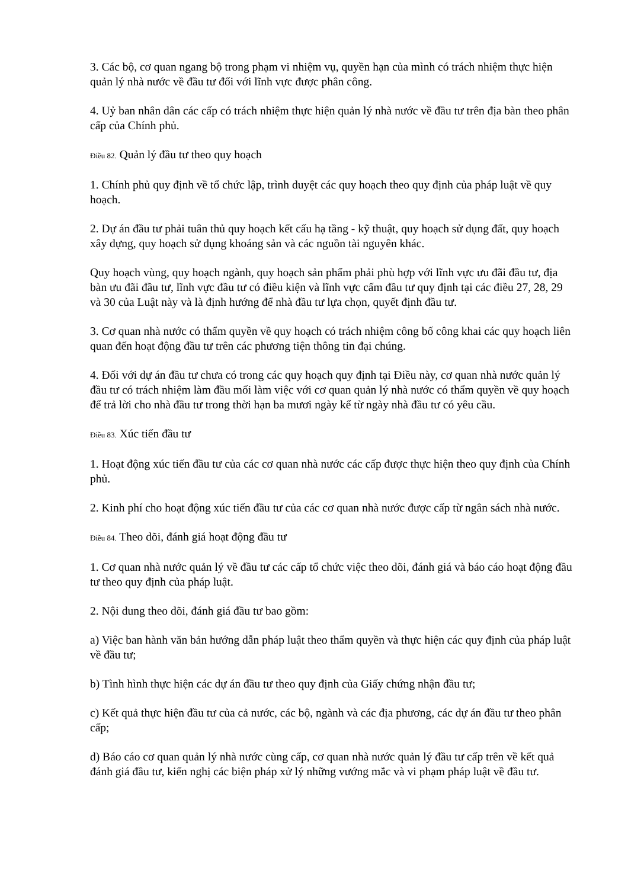3. Các bộ, cơ quan ngang bộ trong phạm vi nhiệm vụ, quyền hạn của mình có trách nhiệm thực hiện quản lý nhà nước về đầu tư đối với lĩnh vực được phân công.
4. Uỷ ban nhân dân các cấp có trách nhiệm thực hiện quản lý nhà nước về đầu tư trên địa bàn theo phân cấp của Chính phủ.
Điều 82. Quản lý đầu tư theo quy hoạch
1. Chính phủ quy định về tổ chức lập, trình duyệt các quy hoạch theo quy định của pháp luật về quy hoạch.
2. Dự án đầu tư phải tuân thủ quy hoạch kết cấu hạ tầng - kỹ thuật, quy hoạch sử dụng đất, quy hoạch xây dựng, quy hoạch sử dụng khoáng sản và các nguồn tài nguyên khác.
Quy hoạch vùng, quy hoạch ngành, quy hoạch sản phẩm phải phù hợp với lĩnh vực ưu đãi đầu tư, địa bàn ưu đãi đầu tư, lĩnh vực đầu tư có điều kiện và lĩnh vực cấm đầu tư quy định tại các điều 27, 28, 29 và 30 của Luật này và là định hướng để nhà đầu tư lựa chọn, quyết định đầu tư.
3. Cơ quan nhà nước có thẩm quyền về quy hoạch có trách nhiệm công bố công khai các quy hoạch liên quan đến hoạt động đầu tư trên các phương tiện thông tin đại chúng.
4. Đối với dự án đầu tư chưa có trong các quy hoạch quy định tại Điều này, cơ quan nhà nước quản lý đầu tư có trách nhiệm làm đầu mối làm việc với cơ quan quản lý nhà nước có thẩm quyền về quy hoạch để trả lời cho nhà đầu tư trong thời hạn ba mươi ngày kể từ ngày nhà đầu tư có yêu cầu.
Điều 83. Xúc tiến đầu tư
1. Hoạt động xúc tiến đầu tư của các cơ quan nhà nước các cấp được thực hiện theo quy định của Chính phủ.
2. Kinh phí cho hoạt động xúc tiến đầu tư của các cơ quan nhà nước được cấp từ ngân sách nhà nước.
Điều 84. Theo dõi, đánh giá hoạt động đầu tư
1. Cơ quan nhà nước quản lý về đầu tư các cấp tổ chức việc theo dõi, đánh giá và báo cáo hoạt động đầu tư theo quy định của pháp luật.
2. Nội dung theo dõi, đánh giá đầu tư bao gồm:
a) Việc ban hành văn bản hướng dẫn pháp luật theo thẩm quyền và thực hiện các quy định của pháp luật về đầu tư;
b) Tình hình thực hiện các dự án đầu tư theo quy định của Giấy chứng nhận đầu tư;
c) Kết quả thực hiện đầu tư của cả nước, các bộ, ngành và các địa phương, các dự án đầu tư theo phân cấp;
d) Báo cáo cơ quan quản lý nhà nước cùng cấp, cơ quan nhà nước quản lý đầu tư cấp trên về kết quả đánh giá đầu tư, kiến nghị các biện pháp xử lý những vướng mắc và vi phạm pháp luật về đầu tư.